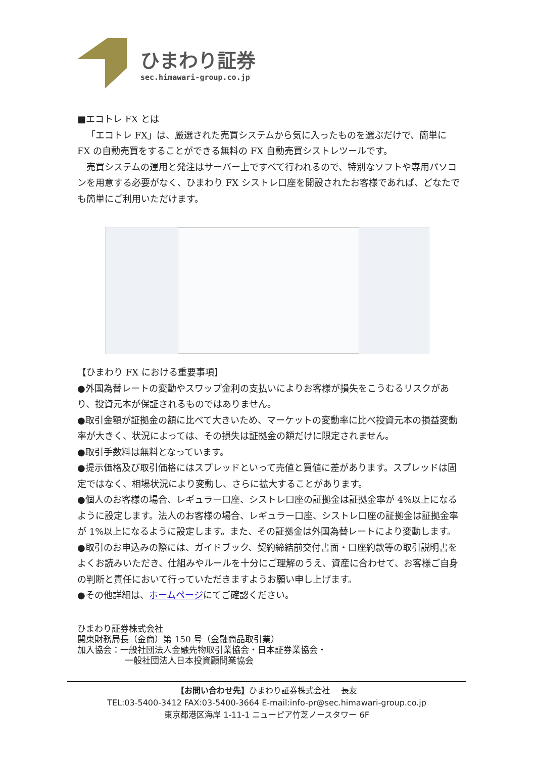ひまわり証券
sec.himawari-group.co.jp
■エコトレ FX とは
「エコトレ FX」は、厳選された売買システムから気に入ったものを選ぶだけで、簡単に FX の自動売買をすることができる無料の FX 自動売買シストレツールです。
売買システムの運用と発注はサーバー上ですべて行われるので、特別なソフトや専用パソコンを用意する必要がなく、ひまわり FX シストレ口座を開設されたお客様であれば、どなたでも簡単にご利用いただけます。
【ひまわり FX における重要事項】
●外国為替レートの変動やスワップ金利の支払いによりお客様が損失をこうむるリスクがあり、投資元本が保証されるものではありません。
●取引金額が証拠金の額に比べて大きいため、マーケットの変動率に比べ投資元本の損益変動率が大きく、状況によっては、その損失は証拠金の額だけに限定されません。
●取引手数料は無料となっています。
●提示価格及び取引価格にはスプレッドといって売値と買値に差があります。スプレッドは固定ではなく、相場状況により変動し、さらに拡大することがあります。
●個人のお客様の場合、レギュラー口座、シストレ口座の証拠金は証拠金率が 4%以上になるように設定します。法人のお客様の場合、レギュラー口座、シストレ口座の証拠金は証拠金率が 1%以上になるように設定します。また、その証拠金は外国為替レートにより変動します。
●取引のお申込みの際には、ガイドブック、契約締結前交付書面・口座約款等の取引説明書をよくお読みいただき、仕組みやルールを十分にご理解のうえ、資産に合わせて、お客様ご自身の判断と責任において行っていただきますようお願い申し上げます。
●その他詳細は、ホームページにてご確認ください。
ひまわり証券株式会社
関東財務局長（金商）第 150 号（金融商品取引業）
加入協会：一般社団法人金融先物取引業協会・日本証券業協会・
一般社団法人日本投資顧問業協会
【お問い合わせ先】ひまわり証券株式会社　 長友
TEL:03-5400-3412 FAX:03-5400-3664 E-mail:info-pr@sec.himawari-group.co.jp
東京都港区海岸 1-11-1 ニューピア竹芝ノースタワー 6F